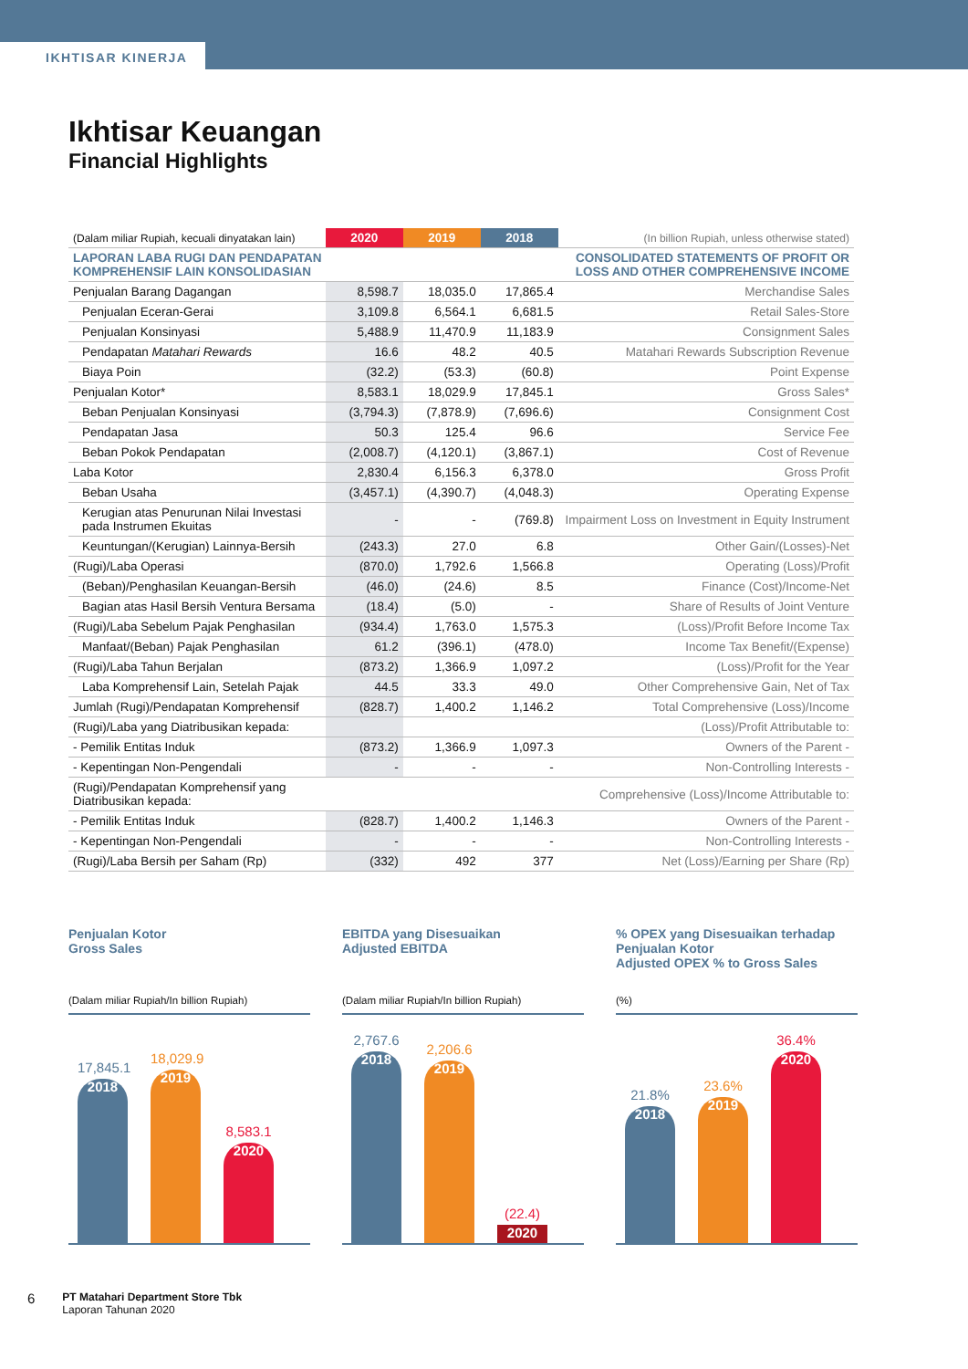IKHTISAR KINERJA
Ikhtisar Keuangan
Financial Highlights
| (Dalam miliar Rupiah, kecuali dinyatakan lain) | 2020 | 2019 | 2018 | (In billion Rupiah, unless otherwise stated) |
| --- | --- | --- | --- | --- |
| LAPORAN LABA RUGI DAN PENDAPATAN KOMPREHENSIF LAIN KONSOLIDASIAN | | | | CONSOLIDATED STATEMENTS OF PROFIT OR LOSS AND OTHER COMPREHENSIVE INCOME |
| Penjualan Barang Dagangan | 8,598.7 | 18,035.0 | 17,865.4 | Merchandise Sales |
| Penjualan Eceran-Gerai | 3,109.8 | 6,564.1 | 6,681.5 | Retail Sales-Store |
| Penjualan Konsinyasi | 5,488.9 | 11,470.9 | 11,183.9 | Consignment Sales |
| Pendapatan Matahari Rewards | 16.6 | 48.2 | 40.5 | Matahari Rewards Subscription Revenue |
| Biaya Poin | (32.2) | (53.3) | (60.8) | Point Expense |
| Penjualan Kotor* | 8,583.1 | 18,029.9 | 17,845.1 | Gross Sales* |
| Beban Penjualan Konsinyasi | (3,794.3) | (7,878.9) | (7,696.6) | Consignment Cost |
| Pendapatan Jasa | 50.3 | 125.4 | 96.6 | Service Fee |
| Beban Pokok Pendapatan | (2,008.7) | (4,120.1) | (3,867.1) | Cost of Revenue |
| Laba Kotor | 2,830.4 | 6,156.3 | 6,378.0 | Gross Profit |
| Beban Usaha | (3,457.1) | (4,390.7) | (4,048.3) | Operating Expense |
| Kerugian atas Penurunan Nilai Investasi pada Instrumen Ekuitas | - | - | (769.8) | Impairment Loss on Investment in Equity Instrument |
| Keuntungan/(Kerugian) Lainnya-Bersih | (243.3) | 27.0 | 6.8 | Other Gain/(Losses)-Net |
| (Rugi)/Laba Operasi | (870.0) | 1,792.6 | 1,566.8 | Operating (Loss)/Profit |
| (Beban)/Penghasilan Keuangan-Bersih | (46.0) | (24.6) | 8.5 | Finance (Cost)/Income-Net |
| Bagian atas Hasil Bersih Ventura Bersama | (18.4) | (5.0) | - | Share of Results of Joint Venture |
| (Rugi)/Laba Sebelum Pajak Penghasilan | (934.4) | 1,763.0 | 1,575.3 | (Loss)/Profit Before Income Tax |
| Manfaat/(Beban) Pajak Penghasilan | 61.2 | (396.1) | (478.0) | Income Tax Benefit/(Expense) |
| (Rugi)/Laba Tahun Berjalan | (873.2) | 1,366.9 | 1,097.2 | (Loss)/Profit for the Year |
| Laba Komprehensif Lain, Setelah Pajak | 44.5 | 33.3 | 49.0 | Other Comprehensive Gain, Net of Tax |
| Jumlah (Rugi)/Pendapatan Komprehensif | (828.7) | 1,400.2 | 1,146.2 | Total Comprehensive (Loss)/Income |
| (Rugi)/Laba yang Diatribusikan kepada: | | | | (Loss)/Profit Attributable to: |
| - Pemilik Entitas Induk | (873.2) | 1,366.9 | 1,097.3 | Owners of the Parent - |
| - Kepentingan Non-Pengendali | - | - | - | Non-Controlling Interests - |
| (Rugi)/Pendapatan Komprehensif yang Diatribusikan kepada: | | | | Comprehensive (Loss)/Income Attributable to: |
| - Pemilik Entitas Induk | (828.7) | 1,400.2 | 1,146.3 | Owners of the Parent - |
| - Kepentingan Non-Pengendali | - | - | - | Non-Controlling Interests - |
| (Rugi)/Laba Bersih per Saham (Rp) | (332) | 492 | 377 | Net (Loss)/Earning per Share (Rp) |
Penjualan Kotor
Gross Sales
(Dalam miliar Rupiah/In billion Rupiah)
17,845.1
2018
18,029.9
2019
8,583.1
2020
EBITDA yang Disesuaikan
Adjusted EBITDA
(Dalam miliar Rupiah/In billion Rupiah)
2,767.6
2018
2,206.6
2019
(22.4)
2020
% OPEX yang Disesuaikan terhadap Penjualan Kotor
Adjusted OPEX % to Gross Sales
(%)
21.8%
2018
23.6%
2019
36.4%
2020
6
PT Matahari Department Store Tbk
Laporan Tahunan 2020